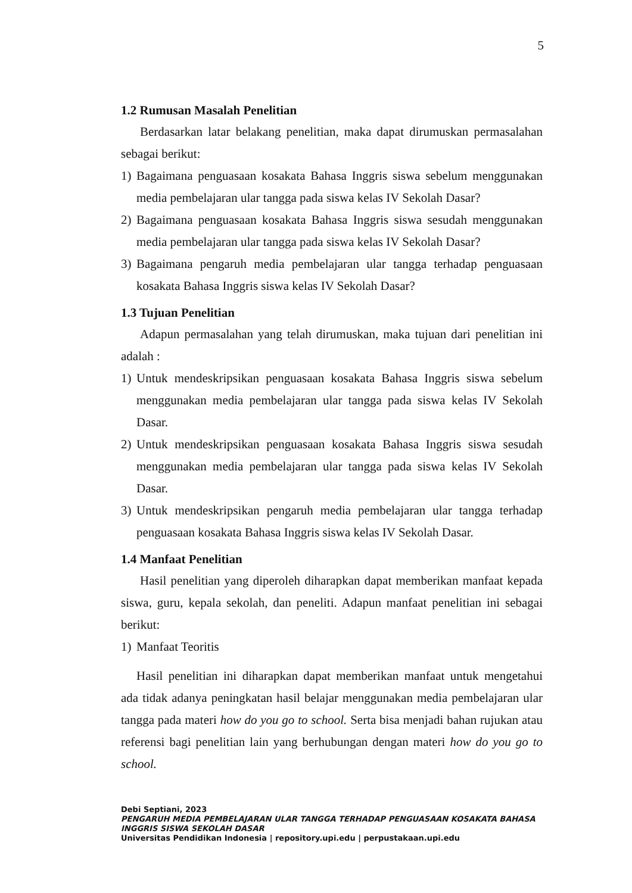5
1.2 Rumusan Masalah Penelitian
Berdasarkan latar belakang penelitian, maka dapat dirumuskan permasalahan sebagai berikut:
1) Bagaimana penguasaan kosakata Bahasa Inggris siswa sebelum menggunakan media pembelajaran ular tangga pada siswa kelas IV Sekolah Dasar?
2) Bagaimana penguasaan kosakata Bahasa Inggris siswa sesudah menggunakan media pembelajaran ular tangga pada siswa kelas IV Sekolah Dasar?
3) Bagaimana pengaruh media pembelajaran ular tangga terhadap penguasaan kosakata Bahasa Inggris siswa kelas IV Sekolah Dasar?
1.3 Tujuan Penelitian
Adapun permasalahan yang telah dirumuskan, maka tujuan dari penelitian ini adalah :
1) Untuk mendeskripsikan penguasaan kosakata Bahasa Inggris siswa sebelum menggunakan media pembelajaran ular tangga pada siswa kelas IV Sekolah Dasar.
2) Untuk mendeskripsikan penguasaan kosakata Bahasa Inggris siswa sesudah menggunakan media pembelajaran ular tangga pada siswa kelas IV Sekolah Dasar.
3) Untuk mendeskripsikan pengaruh media pembelajaran ular tangga terhadap penguasaan kosakata Bahasa Inggris siswa kelas IV Sekolah Dasar.
1.4 Manfaat Penelitian
Hasil penelitian yang diperoleh diharapkan dapat memberikan manfaat kepada siswa, guru, kepala sekolah, dan peneliti. Adapun manfaat penelitian ini sebagai berikut:
1) Manfaat Teoritis
Hasil penelitian ini diharapkan dapat memberikan manfaat untuk mengetahui ada tidak adanya peningkatan hasil belajar menggunakan media pembelajaran ular tangga pada materi how do you go to school. Serta bisa menjadi bahan rujukan atau referensi bagi penelitian lain yang berhubungan dengan materi how do you go to school.
Debi Septiani, 2023
PENGARUH MEDIA PEMBELAJARAN ULAR TANGGA TERHADAP PENGUASAAN KOSAKATA BAHASA INGGRIS SISWA SEKOLAH DASAR
Universitas Pendidikan Indonesia | repository.upi.edu | perpustakaan.upi.edu